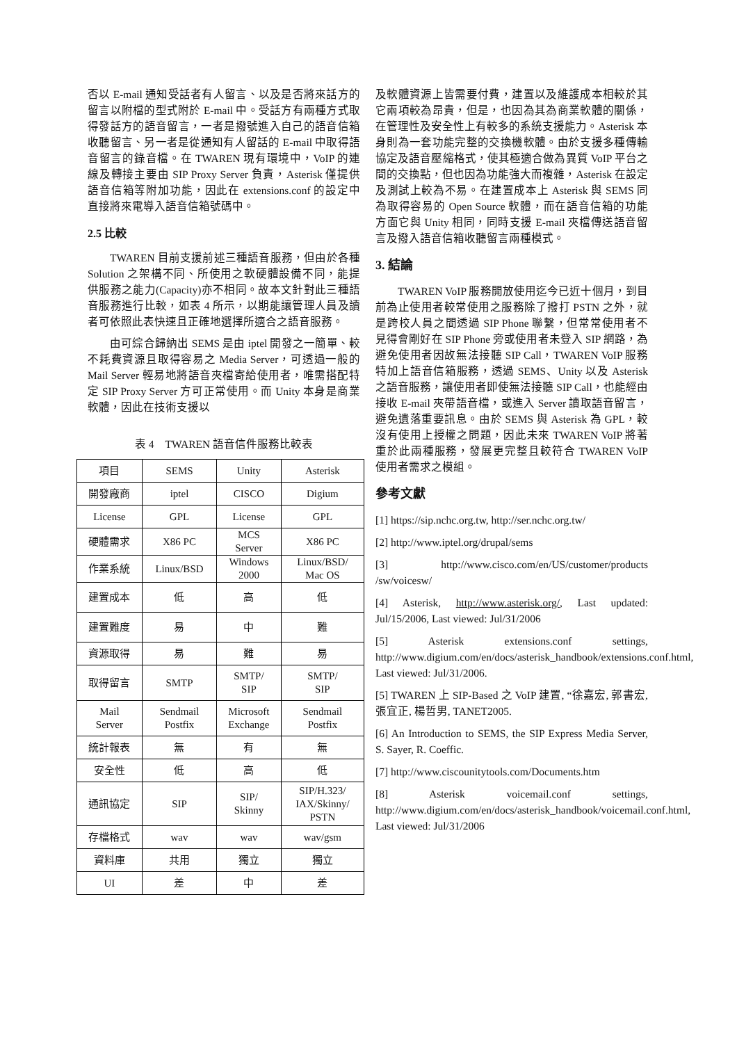否以 E-mail 通知受話者有人留言、以及是否將來話方的留言以附檔的型式附於 E-mail 中。受話方有兩種方式取得發話方的語音留言，一者是撥號進入自己的語音信箱收聽留言、另一者是從通知有人留話的 E-mail 中取得語音留言的錄音檔。在 TWAREN 現有環境中，VoIP 的連線及轉接主要由 SIP Proxy Server 負責，Asterisk 僅提供語音信箱等附加功能，因此在 extensions.conf 的設定中直接將來電導入語音信箱號碼中。
2.5 比較
TWAREN 目前支援前述三種語音服務，但由於各種 Solution 之架構不同、所使用之軟硬體設備不同，能提供服務之能力(Capacity)亦不相同。故本文針對此三種語音服務進行比較，如表 4 所示，以期能讓管理人員及讀者可依照此表快速且正確地選擇所適合之語音服務。
由可綜合歸納出 SEMS 是由 iptel 開發之一簡單、較不耗費資源且取得容易之 Media Server，可透過一般的 Mail Server 輕易地將語音夾檔寄給使用者，唯需搭配特定 SIP Proxy Server 方可正常使用。而 Unity 本身是商業軟體，因此在技術支援以
表 4　TWAREN 語音信件服務比較表
| 項目 | SEMS | Unity | Asterisk |
| 開發廠商 | iptel | CISCO | Digium |
| License | GPL | License | GPL |
| 硬體需求 | X86 PC | MCS Server | X86 PC |
| 作業系統 | Linux/BSD | Windows 2000 | Linux/BSD/ Mac OS |
| 建置成本 | 低 | 高 | 低 |
| 建置難度 | 易 | 中 | 難 |
| 資源取得 | 易 | 難 | 易 |
| 取得留言 | SMTP | SMTP/ SIP | SMTP/ SIP |
| Mail Server | Sendmail Postfix | Microsoft Exchange | Sendmail Postfix |
| 統計報表 | 無 | 有 | 無 |
| 安全性 | 低 | 高 | 低 |
| 通訊協定 | SIP | SIP/ Skinny | SIP/H.323/ IAX/Skinny/ PSTN |
| 存檔格式 | wav | wav | wav/gsm |
| 資料庫 | 共用 | 獨立 | 獨立 |
| UI | 差 | 中 | 差 |
及軟體資源上皆需要付費，建置以及維護成本相較於其它兩項較為昂貴，但是，也因為其為商業軟體的關係，在管理性及安全性上有較多的系統支援能力。Asterisk 本身則為一套功能完整的交換機軟體。由於支援多種傳輸協定及語音壓縮格式，使其極適合做為異質 VoIP 平台之間的交換點，但也因為功能強大而複雜，Asterisk 在設定及測試上較為不易。在建置成本上 Asterisk 與 SEMS 同為取得容易的 Open Source 軟體，而在語音信箱的功能方面它與 Unity 相同，同時支援 E-mail 夾檔傳送語音留言及撥入語音信箱收聽留言兩種模式。
3. 結論
TWAREN VoIP 服務開放使用迄今已近十個月，到目前為止使用者較常使用之服務除了撥打 PSTN 之外，就是跨校人員之間透過 SIP Phone 聯繫，但常常使用者不見得會剛好在 SIP Phone 旁或使用者未登入 SIP 網路，為避免使用者因故無法接聽 SIP Call，TWAREN VoIP 服務特加上語音信箱服務，透過 SEMS、Unity 以及 Asterisk 之語音服務，讓使用者即使無法接聽 SIP Call，也能經由接收 E-mail 夾帶語音檔，或進入 Server 讀取語音留言，避免遺落重要訊息。由於 SEMS 與 Asterisk 為 GPL，較沒有使用上授權之問題，因此未來 TWAREN VoIP 將著重於此兩種服務，發展更完整且較符合 TWAREN VoIP 使用者需求之模組。
參考文獻
[1] https://sip.nchc.org.tw, http://ser.nchc.org.tw/
[2] http://www.iptel.org/drupal/sems
[3] http://www.cisco.com/en/US/customer/products /sw/voicesw/
[4] Asterisk, http://www.asterisk.org/, Last updated: Jul/15/2006, Last viewed: Jul/31/2006
[5] Asterisk extensions.conf settings, http://www.digium.com/en/docs/asterisk_handbook/extensions.conf.html, Last viewed: Jul/31/2006.
[5] TWAREN 上 SIP-Based 之 VoIP 建置, “徐嘉宏, 郭書宏, 張宜正, 楊哲男, TANET2005.
[6] An Introduction to SEMS, the SIP Express Media Server, S. Sayer, R. Coeffic.
[7] http://www.ciscounitytools.com/Documents.htm
[8] Asterisk voicemail.conf settings, http://www.digium.com/en/docs/asterisk_handbook/voicemail.conf.html, Last viewed: Jul/31/2006